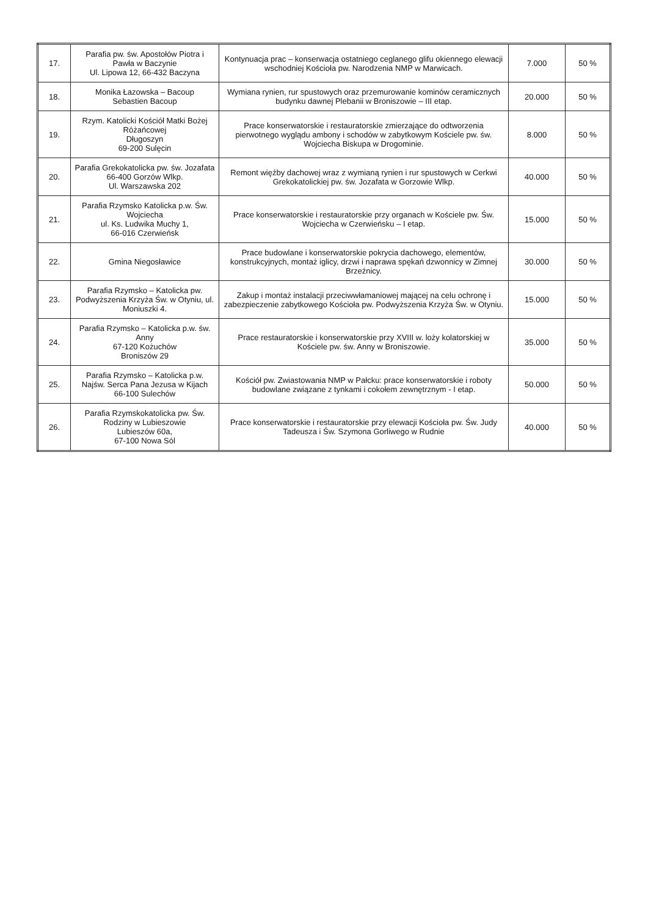| 17. | Parafia pw. św. Apostołów Piotra i Pawła w Baczynie Ul. Lipowa 12, 66-432 Baczyna | Kontynuacja prac – konserwacja ostatniego ceglanego glifu okiennego elewacji wschodniej Kościoła pw. Narodzenia NMP w Marwicach. | 7.000 | 50 % |
| 18. | Monika Łazowska – Bacoup Sebastien Bacoup | Wymiana rynien, rur spustowych oraz przemurowanie kominów ceramicznych budynku dawnej Plebanii w Broniszowie – III etap. | 20.000 | 50 % |
| 19. | Rzym. Katolicki Kościół Matki Bożej Różańcowej Długoszyn 69-200 Sulęcin | Prace konserwatorskie i restauratorskie zmierzające do odtworzenia pierwotnego wyglądu ambony i schodów w zabytkowym Kościele pw. św. Wojciecha Biskupa w Drogominie. | 8.000 | 50 % |
| 20. | Parafia Grekokatolicka pw. św. Jozafata 66-400 Gorzów Wlkp. Ul. Warszawska 202 | Remont więźby dachowej wraz z wymianą rynien i rur spustowych w Cerkwi Grekokatolickiej pw. św. Jozafata w Gorzowie Wlkp. | 40.000 | 50 % |
| 21. | Parafia Rzymsko Katolicka p.w. Św. Wojciecha ul. Ks. Ludwika Muchy 1, 66-016 Czerwieńsk | Prace konserwatorskie i restauratorskie przy organach w Kościele pw. Św. Wojciecha w Czerwieńsku – I etap. | 15.000 | 50 % |
| 22. | Gmina Niegosławice | Prace budowlane i konserwatorskie pokrycia dachowego, elementów, konstrukcyjnych, montaż iglicy, drzwi i naprawa spękań dzwonnicy w Zimnej Brzeźnicy. | 30.000 | 50 % |
| 23. | Parafia Rzymsko – Katolicka pw. Podwyższenia Krzyża Św. w Otyniu, ul. Moniuszki 4. | Zakup i montaż instalacji przeciwwłamaniowej mającej na celu ochronę i zabezpieczenie zabytkowego Kościoła pw. Podwyższenia Krzyża Św. w Otyniu. | 15.000 | 50 % |
| 24. | Parafia Rzymsko – Katolicka p.w. św. Anny 67-120 Kożuchów Broniszów 29 | Prace restauratorskie i konserwatorskie przy XVIII w. loży kolatorskiej w Kościele pw. św. Anny w Broniszowie. | 35.000 | 50 % |
| 25. | Parafia Rzymsko – Katolicka p.w. Najśw. Serca Pana Jezusa w Kijach 66-100 Sulechów | Kościół pw. Zwiastowania NMP w Pałcku: prace konserwatorskie i roboty budowlane związane z tynkami i cokołem zewnętrznym - I etap. | 50.000 | 50 % |
| 26. | Parafia Rzymskokatolicka pw. Św. Rodziny w Lubieszowie Lubieszów 60a, 67-100 Nowa Sól | Prace konserwatorskie i restauratorskie przy elewacji Kościoła pw. Św. Judy Tadeusza i Św. Szymona Gorliwego w Rudnie | 40.000 | 50 % |